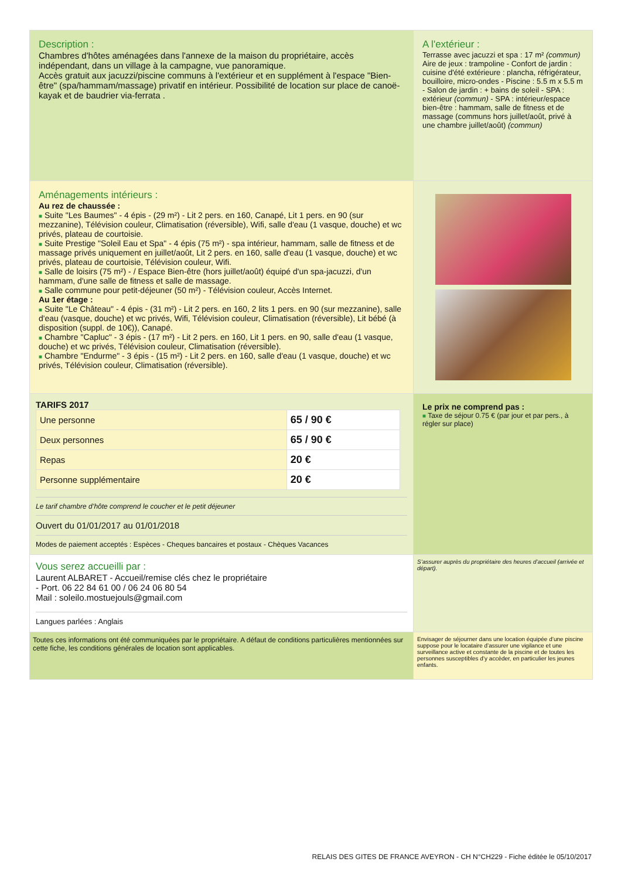Description :
Chambres d'hôtes aménagées dans l'annexe de la maison du propriétaire, accès indépendant, dans un village à la campagne, vue panoramique.
Accès gratuit aux jacuzzi/piscine communs à l'extérieur et en supplément à l'espace "Bien-être" (spa/hammam/massage) privatif en intérieur. Possibilité de location sur place de canoë-kayak et de baudrier via-ferrata .
A l'extérieur :
Terrasse avec jacuzzi et spa : 17 m² (commun)
Aire de jeux : trampoline - Confort de jardin : cuisine d'été extérieure : plancha, réfrigérateur, bouilloire, micro-ondes - Piscine : 5.5 m x 5.5 m - Salon de jardin : + bains de soleil - SPA : extérieur (commun) - SPA : intérieur/espace bien-être : hammam, salle de fitness et de massage (communs hors juillet/août, privé à une chambre juillet/août) (commun)
Aménagements intérieurs :
Au rez de chaussée :
■ Suite "Les Baumes" - 4 épis - (29 m²) - Lit 2 pers. en 160, Canapé, Lit 1 pers. en 90 (sur mezzanine), Télévision couleur, Climatisation (réversible), Wifi, salle d'eau (1 vasque, douche) et wc privés, plateau de courtoisie.
■ Suite Prestige "Soleil Eau et Spa" - 4 épis (75 m²) - spa intérieur, hammam, salle de fitness et de massage privés uniquement en juillet/août, Lit 2 pers. en 160, salle d'eau (1 vasque, douche) et wc privés, plateau de courtoisie, Télévision couleur, Wifi.
■ Salle de loisirs (75 m²) - / Espace Bien-être (hors juillet/août) équipé d'un spa-jacuzzi, d'un hammam, d'une salle de fitness et salle de massage.
■ Salle commune pour petit-déjeuner (50 m²) - Télévision couleur, Accès Internet.
Au 1er étage :
■ Suite "Le Château" - 4 épis - (31 m²) - Lit 2 pers. en 160, 2 lits 1 pers. en 90 (sur mezzanine), salle d'eau (vasque, douche) et wc privés, Wifi, Télévision couleur, Climatisation (réversible), Lit bébé (à disposition (suppl. de 10€)), Canapé.
■ Chambre "Capluc" - 3 épis - (17 m²) - Lit 2 pers. en 160, Lit 1 pers. en 90, salle d'eau (1 vasque, douche) et wc privés, Télévision couleur, Climatisation (réversible).
■ Chambre "Endurme" - 3 épis - (15 m²) - Lit 2 pers. en 160, salle d'eau (1 vasque, douche) et wc privés, Télévision couleur, Climatisation (réversible).
TARIFS 2017
| Une personne | 65 / 90 € |
| Deux personnes | 65 / 90 € |
| Repas | 20 € |
| Personne supplémentaire | 20 € |
Le tarif chambre d’hôte comprend le coucher et le petit déjeuner
Ouvert du 01/01/2017 au 01/01/2018
Modes de paiement acceptés : Espèces - Cheques bancaires et postaux - Chèques Vacances
Le prix ne comprend pas :
■ Taxe de séjour 0.75 € (par jour et par pers., à régler sur place)
Vous serez accueilli par :
Laurent ALBARET - Accueil/remise clés chez le propriétaire
- Port. 06 22 84 61 00 / 06 24 06 80 54
Mail : soleilo.mostuejouls@gmail.com
Langues parlées : Anglais
S’assurer auprès du propriétaire des heures d’accueil (arrivée et départ).
Toutes ces informations ont été communiquées par le propriétaire. A défaut de conditions particulières mentionnées sur cette fiche, les conditions générales de location sont applicables.
Envisager de séjourner dans une location équipée d’une piscine suppose pour le locataire d’assurer une vigilance et une surveillance active et constante de la piscine et de toutes les personnes susceptibles d’y accèder, en particulier les jeunes enfants.
RELAIS DES GITES DE FRANCE AVEYRON - CH N°CH229 - Fiche éditée le 05/10/2017